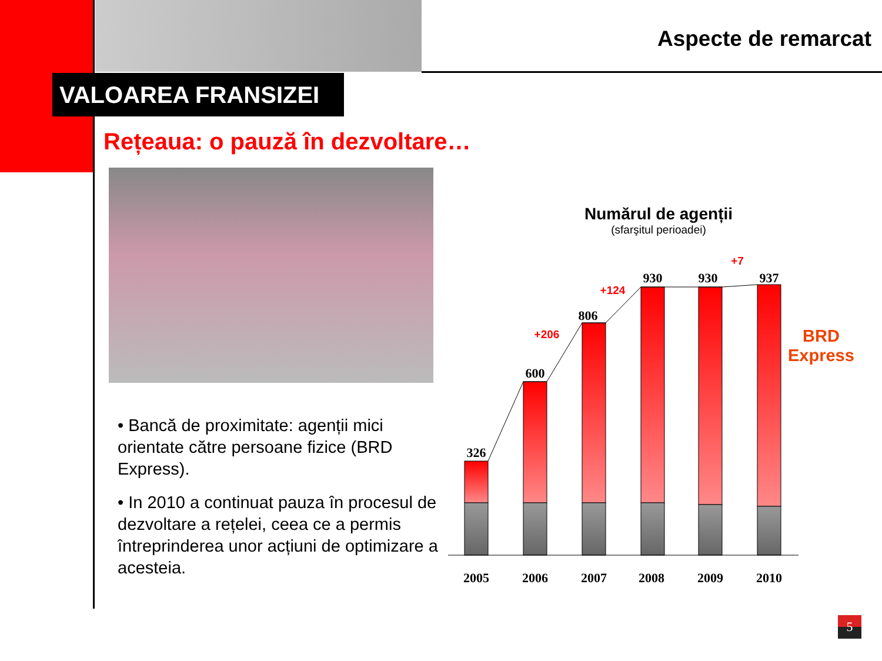Aspecte de remarcat
VALOAREA FRANSIZEI
Rețeaua: o pauză în dezvoltare…
• Bancă de proximitate: agenții mici orientate către persoane fizice (BRD Express).
• In 2010 a continuat pauza în procesul de dezvoltare a rețelei, ceea ce a permis întreprinderea unor acțiuni de optimizare a acesteia.
Numărul de agenții
(sfarşitul perioadei)
326
600
806
930
930
937
2005
2006
2007
2008
2009
2010
+206
+124
+7
BRD
Express
5